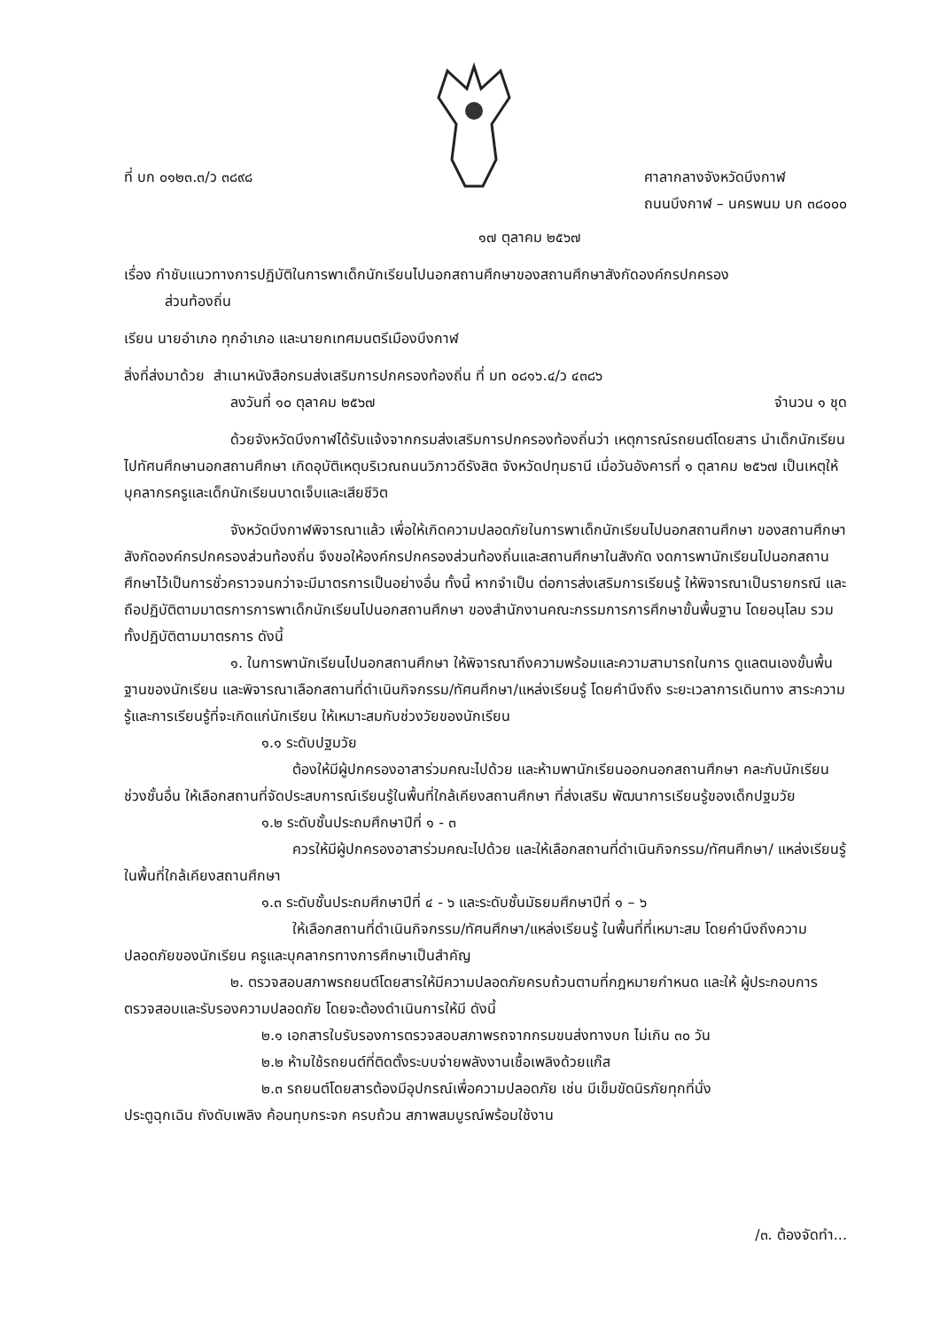ที่ บก ๐๑๒๓.๓/ว ๓๘๙๘ ศาลากลางจังหวัดบึงกาฬ
ถนนบึงกาฬ – นครพนม บก ๓๘๐๐๐
๑๗ ตุลาคม ๒๕๖๗
เรื่อง กำชับแนวทางการปฏิบัติในการพาเด็กนักเรียนไปนอกสถานศึกษาของสถานศึกษาสังกัดองค์กรปกครอง
ส่วนท้องถิ่น
เรียน นายอำเภอ ทุกอำเภอ และนายกเทศมนตรีเมืองบึงกาฬ
สิ่งที่ส่งมาด้วย สำเนาหนังสือกรมส่งเสริมการปกครองท้องถิ่น ที่ มท ๐๘๑๖.๔/ว ๔๓๘๖
ลงวันที่ ๑๐ ตุลาคม ๒๕๖๗ จำนวน ๑ ชุด
ด้วยจังหวัดบึงกาฬได้รับแจ้งจากกรมส่งเสริมการปกครองท้องถิ่นว่า เหตุการณ์รถยนต์โดยสาร นำเด็กนักเรียนไปทัศนศึกษานอกสถานศึกษา เกิดอุบัติเหตุบริเวณถนนวิภาวดีรังสิต จังหวัดปทุมธานี เมื่อวันอังคารที่ ๑ ตุลาคม ๒๕๖๗ เป็นเหตุให้บุคลากรครูและเด็กนักเรียนบาดเจ็บและเสียชีวิต
จังหวัดบึงกาฬพิจารณาแล้ว เพื่อให้เกิดความปลอดภัยในการพาเด็กนักเรียนไปนอกสถานศึกษา ของสถานศึกษาสังกัดองค์กรปกครองส่วนท้องถิ่น จึงขอให้องค์กรปกครองส่วนท้องถิ่นและสถานศึกษาในสังกัด งดการพานักเรียนไปนอกสถานศึกษาไว้เป็นการชั่วคราวจนกว่าจะมีมาตรการเป็นอย่างอื่น ทั้งนี้ หากจำเป็น ต่อการส่งเสริมการเรียนรู้ ให้พิจารณาเป็นรายกรณี และถือปฏิบัติตามมาตรการการพาเด็กนักเรียนไปนอกสถานศึกษา ของสำนักงานคณะกรรมการการศึกษาขั้นพื้นฐาน โดยอนุโลม รวมทั้งปฏิบัติตามมาตรการ ดังนี้
๑. ในการพานักเรียนไปนอกสถานศึกษา ให้พิจารณาถึงความพร้อมและความสามารถในการ ดูแลตนเองขั้นพื้นฐานของนักเรียน และพิจารณาเลือกสถานที่ดำเนินกิจกรรม/ทัศนศึกษา/แหล่งเรียนรู้ โดยคำนึงถึง ระยะเวลาการเดินทาง สาระความรู้และการเรียนรู้ที่จะเกิดแก่นักเรียน ให้เหมาะสมกับช่วงวัยของนักเรียน
๑.๑ ระดับปฐมวัย
ต้องให้มีผู้ปกครองอาสาร่วมคณะไปด้วย และห้ามพานักเรียนออกนอกสถานศึกษา คละกับนักเรียนช่วงชั้นอื่น ให้เลือกสถานที่จัดประสบการณ์เรียนรู้ในพื้นที่ใกล้เคียงสถานศึกษา ที่ส่งเสริม พัฒนาการเรียนรู้ของเด็กปฐมวัย
๑.๒ ระดับชั้นประถมศึกษาปีที่ ๑ - ๓
ควรให้มีผู้ปกครองอาสาร่วมคณะไปด้วย และให้เลือกสถานที่ดำเนินกิจกรรม/ทัศนศึกษา/ แหล่งเรียนรู้ ในพื้นที่ใกล้เคียงสถานศึกษา
๑.๓ ระดับชั้นประถมศึกษาปีที่ ๔ - ๖ และระดับชั้นมัธยมศึกษาปีที่ ๑ – ๖
ให้เลือกสถานที่ดำเนินกิจกรรม/ทัศนศึกษา/แหล่งเรียนรู้ ในพื้นที่ที่เหมาะสม โดยคำนึงถึงความปลอดภัยของนักเรียน ครูและบุคลากรทางการศึกษาเป็นสำคัญ
๒. ตรวจสอบสภาพรถยนต์โดยสารให้มีความปลอดภัยครบถ้วนตามที่กฎหมายกำหนด และให้ ผู้ประกอบการตรวจสอบและรับรองความปลอดภัย โดยจะต้องดำเนินการให้มี ดังนี้
๒.๑ เอกสารใบรับรองการตรวจสอบสภาพรถจากกรมขนส่งทางบก ไม่เกิน ๓๐ วัน
๒.๒ ห้ามใช้รถยนต์ที่ติดตั้งระบบจ่ายพลังงานเชื้อเพลิงด้วยแก๊ส
๒.๓ รถยนต์โดยสารต้องมีอุปกรณ์เพื่อความปลอดภัย เช่น มีเข็มขัดนิรภัยทุกที่นั่ง
ประตูฉุกเฉิน ถังดับเพลิง ค้อนทุบกระจก ครบถ้วน สภาพสมบูรณ์พร้อมใช้งาน
/๓. ต้องจัดทำ...